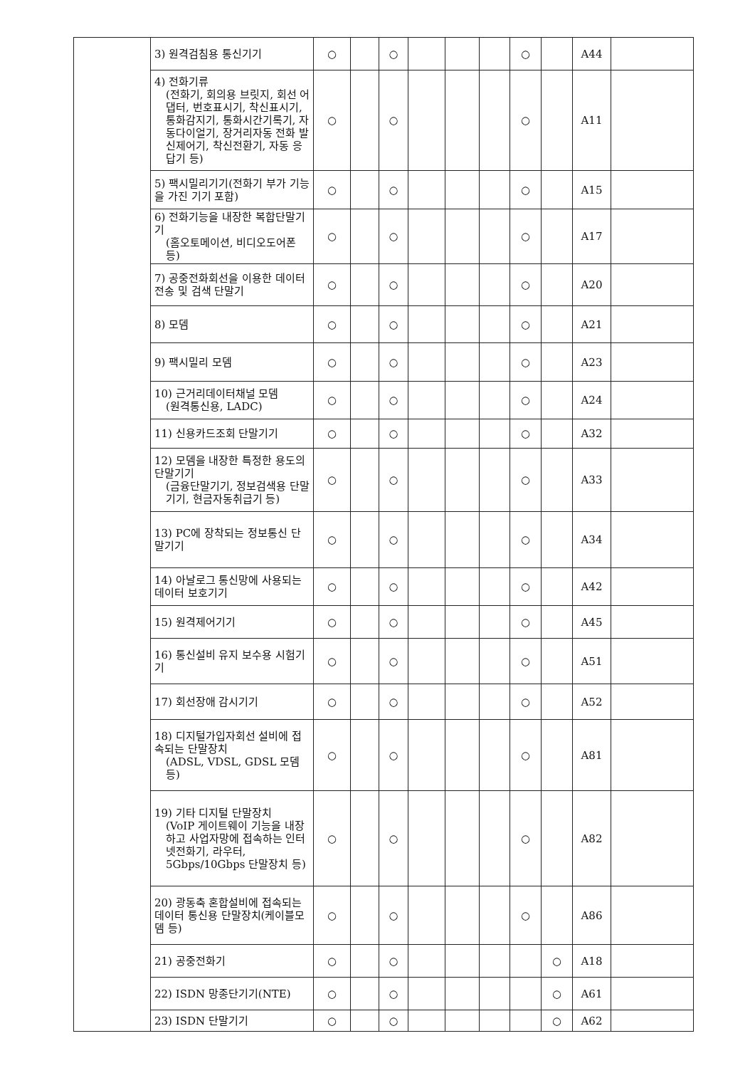| | 3) 원격검침용 통신기기 | ○ | | ○ | | | | ○ | | A44 | |
| | 4) 전화기류 (전화기, 회의용 브릿지, 회선 어댑터, 번호표시기, 착신표시기, 통화감지기, 통화시간기록기, 자동다이얼기, 장거리자동 전화 발신제어기, 착신전환기, 자동 응답기 등) | ○ | | ○ | | | | ○ | | A11 | |
| | 5) 팩시밀리기기(전화기 부가 기능을 가진 기기 포함) | ○ | | ○ | | | | ○ | | A15 | |
| | 6) 전화기능을 내장한 복합단말기기 (홈오토메이션, 비디오도어폰 등) | ○ | | ○ | | | | ○ | | A17 | |
| | 7) 공중전화회선을 이용한 데이터전송 및 검색 단말기 | ○ | | ○ | | | | ○ | | A20 | |
| | 8) 모뎀 | ○ | | ○ | | | | ○ | | A21 | |
| | 9) 팩시밀리 모뎀 | ○ | | ○ | | | | ○ | | A23 | |
| | 10) 근거리데이터채널 모뎀 (원격통신용, LADC) | ○ | | ○ | | | | ○ | | A24 | |
| | 11) 신용카드조회 단말기기 | ○ | | ○ | | | | ○ | | A32 | |
| | 12) 모뎀을 내장한 특정한 용도의 단말기기 (금융단말기기, 정보검색용 단말기기, 현금자동취급기 등) | ○ | | ○ | | | | ○ | | A33 | |
| | 13) PC에 장착되는 정보통신 단말기기 | ○ | | ○ | | | | ○ | | A34 | |
| | 14) 아날로그 통신망에 사용되는 데이터 보호기기 | ○ | | ○ | | | | ○ | | A42 | |
| | 15) 원격제어기기 | ○ | | ○ | | | | ○ | | A45 | |
| | 16) 통신설비 유지 보수용 시험기기 | ○ | | ○ | | | | ○ | | A51 | |
| | 17) 회선장애 감시기기 | ○ | | ○ | | | | ○ | | A52 | |
| | 18) 디지털가입자회선 설비에 접속되는 단말장치 (ADSL, VDSL, GDSL 모뎀 등) | ○ | | ○ | | | | ○ | | A81 | |
| | 19) 기타 디지털 단말장치 (VoIP 게이트웨이 기능을 내장하고 사업자망에 접속하는 인터넷전화기, 라우터, 5Gbps/10Gbps 단말장치 등) | ○ | | ○ | | | | ○ | | A82 | |
| | 20) 광동축 혼합설비에 접속되는 데이터 통신용 단말장치(케이블모뎀 등) | ○ | | ○ | | | | ○ | | A86 | |
| | 21) 공중전화기 | ○ | | ○ | | | | | ○ | A18 | |
| | 22) ISDN 망종단기기(NTE) | ○ | | ○ | | | | | ○ | A61 | |
| | 23) ISDN 단말기기 | ○ | | ○ | | | | | ○ | A62 | |